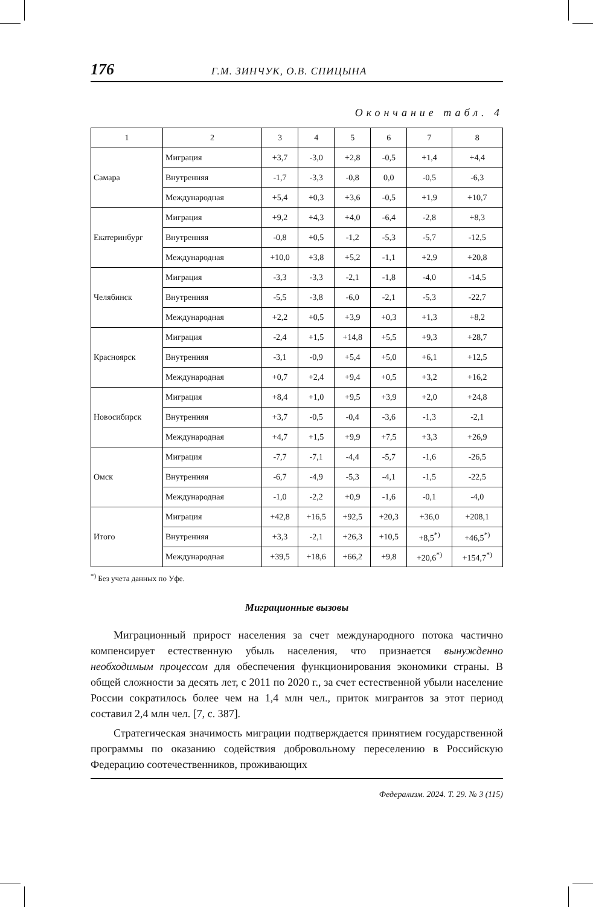176 Г.М. ЗИНЧУК, О.В. СПИЦЫНА
Окончание табл. 4
| 1 | 2 | 3 | 4 | 5 | 6 | 7 | 8 |
| --- | --- | --- | --- | --- | --- | --- | --- |
| Самара | Миграция | +3,7 | -3,0 | +2,8 | -0,5 | +1,4 | +4,4 |
| | Внутренняя | -1,7 | -3,3 | -0,8 | 0,0 | -0,5 | -6,3 |
| | Международная | +5,4 | +0,3 | +3,6 | -0,5 | +1,9 | +10,7 |
| Екатеринбург | Миграция | +9,2 | +4,3 | +4,0 | -6,4 | -2,8 | +8,3 |
| | Внутренняя | -0,8 | +0,5 | -1,2 | -5,3 | -5,7 | -12,5 |
| | Международная | +10,0 | +3,8 | +5,2 | -1,1 | +2,9 | +20,8 |
| Челябинск | Миграция | -3,3 | -3,3 | -2,1 | -1,8 | -4,0 | -14,5 |
| | Внутренняя | -5,5 | -3,8 | -6,0 | -2,1 | -5,3 | -22,7 |
| | Международная | +2,2 | +0,5 | +3,9 | +0,3 | +1,3 | +8,2 |
| Красноярск | Миграция | -2,4 | +1,5 | +14,8 | +5,5 | +9,3 | +28,7 |
| | Внутренняя | -3,1 | -0,9 | +5,4 | +5,0 | +6,1 | +12,5 |
| | Международная | +0,7 | +2,4 | +9,4 | +0,5 | +3,2 | +16,2 |
| Новосибирск | Миграция | +8,4 | +1,0 | +9,5 | +3,9 | +2,0 | +24,8 |
| | Внутренняя | +3,7 | -0,5 | -0,4 | -3,6 | -1,3 | -2,1 |
| | Международная | +4,7 | +1,5 | +9,9 | +7,5 | +3,3 | +26,9 |
| Омск | Миграция | -7,7 | -7,1 | -4,4 | -5,7 | -1,6 | -26,5 |
| | Внутренняя | -6,7 | -4,9 | -5,3 | -4,1 | -1,5 | -22,5 |
| | Международная | -1,0 | -2,2 | +0,9 | -1,6 | -0,1 | -4,0 |
| Итого | Миграция | +42,8 | +16,5 | +92,5 | +20,3 | +36,0 | +208,1 |
| | Внутренняя | +3,3 | -2,1 | +26,3 | +10,5 | +8,5<sup>*)</sup> | +46,5<sup>*)</sup> |
| | Международная | +39,5 | +18,6 | +66,2 | +9,8 | +20,6<sup>*)</sup> | +154,7<sup>*)</sup> |
<sup>*)</sup> Без учета данных по Уфе.
Миграционные вызовы
Миграционный прирост населения за счет международного потока частично компенсирует естественную убыль населения, что признается вынужденно необходимым процессом для обеспечения функционирования экономики страны. В общей сложности за десять лет, с 2011 по 2020 г., за счет естественной убыли население России сократилось более чем на 1,4 млн чел., приток мигрантов за этот период составил 2,4 млн чел. [7, с. 387].
Стратегическая значимость миграции подтверждается принятием государственной программы по оказанию содействия добровольному переселению в Российскую Федерацию соотечественников, проживающих
Федерализм. 2024. Т. 29. № 3 (115)